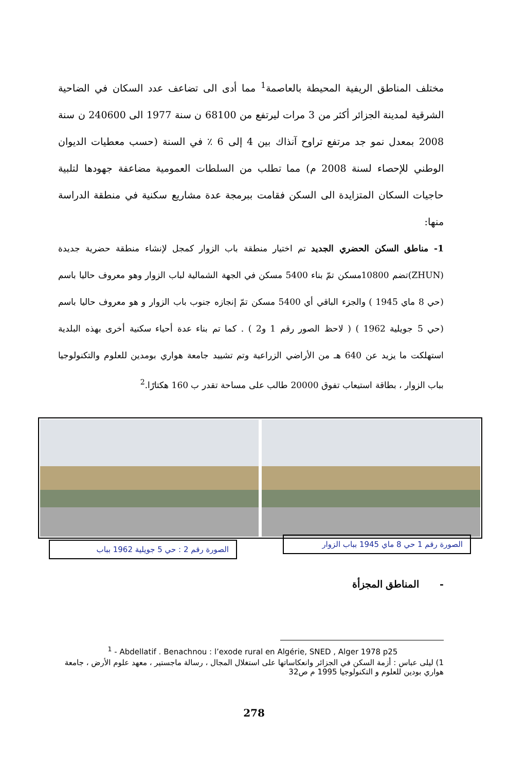مختلف المناطق الريفية المحيطة بالعاصمة<sup>1</sup> مما أدى الى تضاعف عدد السكان في الضاحية الشرقية لمدينة الجزائر أكثر من 3 مرات ليرتفع من 68100 ن سنة 1977 الى 240600 ن سنة 2008 بمعدل نمو جد مرتفع تراوح آنذاك بين 4 إلى 6 ٪ في السنة (حسب معطيات الديوان الوطني للإحصاء لسنة 2008 م) مما تطلب من السلطات العمومية مضاعفة جهودها لتلبية حاجيات السكان المتزايدة الى السكن فقامت ببرمجة عدة مشاريع سكنية في منطقة الدراسة منها:
1- مناطق السكن الحضري الجديد تم اختيار منطقة باب الزوار كمجل لإنشاء منطقة حضرية جديدة (ZHUN)تضم 10800مسكن تمّ بناء 5400 مسكن في الجهة الشمالية لباب الزوار وهو معروف حاليا باسم (حي 8 ماي 1945 ) والجزء الباقي أي 5400 مسكن تمّ إنجازه جنوب باب الزوار و هو معروف حاليا باسم (حي 5 جويلية 1962 ) ( لاحظ الصور رقم 1 و2 ) . كما تم بناء عدة أحياء سكنية أخرى بهذه البلدية استهلكت ما يزيد عن 640 هـ من الأراضي الزراعية وتم تشييد جامعة هواري بومدين للعلوم والتكنولوجيا بباب الزوار ، بطاقة استيعاب تفوق 20000 طالب على مساحة تقدر ب 160 هكتارًا.<sup>2</sup>
الصورة رقم 1 حي 8 ماي 1945 بباب الزوار
الصورة رقم 2 : حي 5 جويلية 1962 بباب
- المناطق المجزأة
<sup>1</sup> - Abdellatif . Benachnou : l’exode rural en Algérie, SNED , Alger 1978 p25
1) ليلى عباس : أزمة السكن في الجزائر وانعكاساتها على استغلال المجال ، رسالة ماجستير ، معهد علوم الأرض ، جامعة هواري بودين للعلوم و التكنولوجيا 1995 م ص32
278